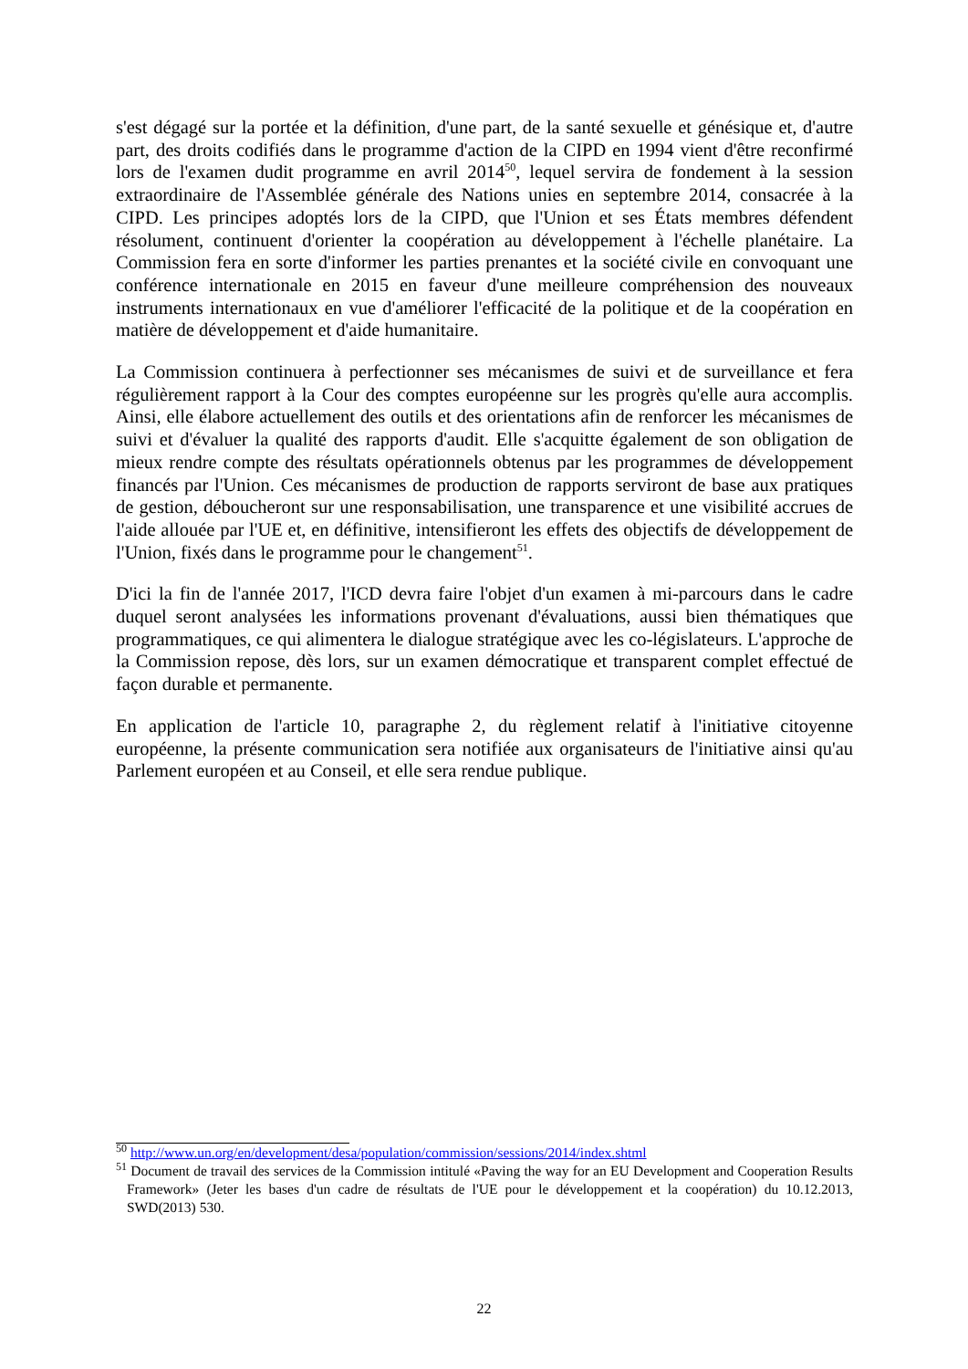s'est dégagé sur la portée et la définition, d'une part, de la santé sexuelle et génésique et, d'autre part, des droits codifiés dans le programme d'action de la CIPD en 1994 vient d'être reconfirmé lors de l'examen dudit programme en avril 2014<sup>50</sup>, lequel servira de fondement à la session extraordinaire de l'Assemblée générale des Nations unies en septembre 2014, consacrée à la CIPD. Les principes adoptés lors de la CIPD, que l'Union et ses États membres défendent résolument, continuent d'orienter la coopération au développement à l'échelle planétaire. La Commission fera en sorte d'informer les parties prenantes et la société civile en convoquant une conférence internationale en 2015 en faveur d'une meilleure compréhension des nouveaux instruments internationaux en vue d'améliorer l'efficacité de la politique et de la coopération en matière de développement et d'aide humanitaire.
La Commission continuera à perfectionner ses mécanismes de suivi et de surveillance et fera régulièrement rapport à la Cour des comptes européenne sur les progrès qu'elle aura accomplis. Ainsi, elle élabore actuellement des outils et des orientations afin de renforcer les mécanismes de suivi et d'évaluer la qualité des rapports d'audit. Elle s'acquitte également de son obligation de mieux rendre compte des résultats opérationnels obtenus par les programmes de développement financés par l'Union. Ces mécanismes de production de rapports serviront de base aux pratiques de gestion, déboucheront sur une responsabilisation, une transparence et une visibilité accrues de l'aide allouée par l'UE et, en définitive, intensifieront les effets des objectifs de développement de l'Union, fixés dans le programme pour le changement<sup>51</sup>.
D'ici la fin de l'année 2017, l'ICD devra faire l'objet d'un examen à mi-parcours dans le cadre duquel seront analysées les informations provenant d'évaluations, aussi bien thématiques que programmatiques, ce qui alimentera le dialogue stratégique avec les co-législateurs. L'approche de la Commission repose, dès lors, sur un examen démocratique et transparent complet effectué de façon durable et permanente.
En application de l'article 10, paragraphe 2, du règlement relatif à l'initiative citoyenne européenne, la présente communication sera notifiée aux organisateurs de l'initiative ainsi qu'au Parlement européen et au Conseil, et elle sera rendue publique.
<sup>50</sup> http://www.un.org/en/development/desa/population/commission/sessions/2014/index.shtml
<sup>51</sup> Document de travail des services de la Commission intitulé «Paving the way for an EU Development and Cooperation Results Framework» (Jeter les bases d'un cadre de résultats de l'UE pour le développement et la coopération) du 10.12.2013, SWD(2013) 530.
22